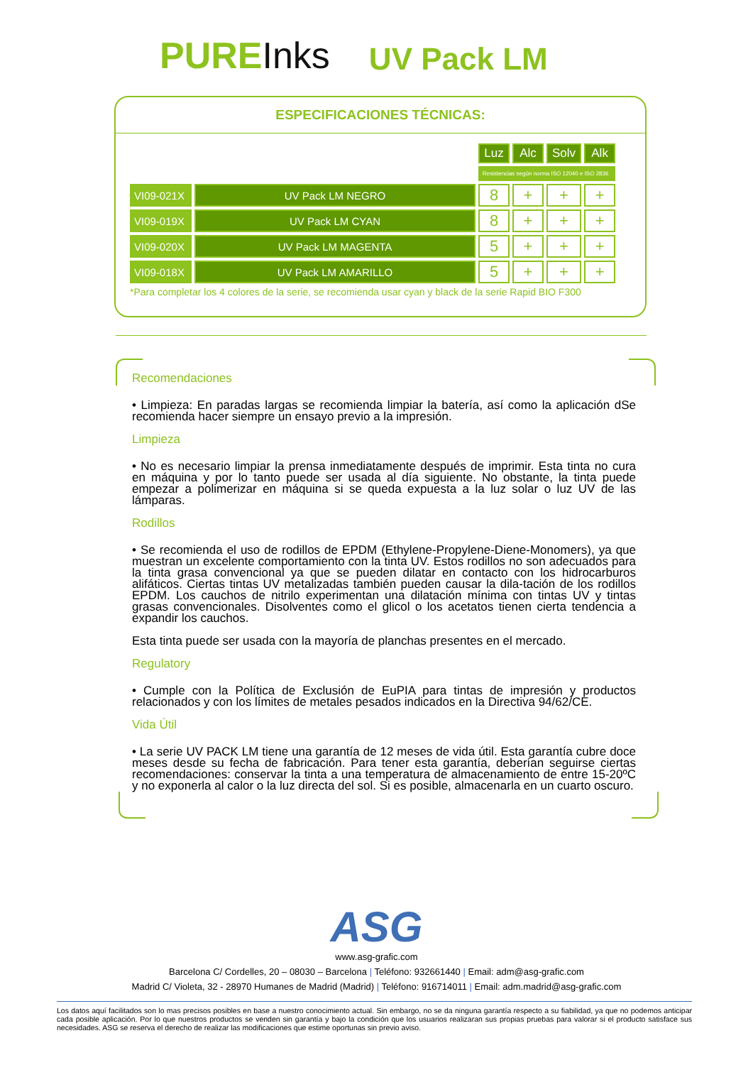PUREInks
UV Pack LM
ESPECIFICACIONES TÉCNICAS:
| | | Luz | Alc | Solv | Alk |
| | | Resistencias según norma ISO 12040 e ISO 2836 | | | |
| VI09-021X | UV Pack LM NEGRO | 8 | + | + | + |
| VI09-019X | UV Pack LM CYAN | 8 | + | + | + |
| VI09-020X | UV Pack LM MAGENTA | 5 | + | + | + |
| VI09-018X | UV Pack LM AMARILLO | 5 | + | + | + |
*Para completar los 4 colores de la serie, se recomienda usar cyan y black de la serie Rapid BIO F300
Recomendaciones
• Limpieza: En paradas largas se recomienda limpiar la batería, así como la aplicación dSe recomienda hacer siempre un ensayo previo a la impresión.
Limpieza
• No es necesario limpiar la prensa inmediatamente después de imprimir. Esta tinta no cura en máquina y por lo tanto puede ser usada al día siguiente. No obstante, la tinta puede empezar a polimerizar en máquina si se queda expuesta a la luz solar o luz UV de las lámparas.
Rodillos
• Se recomienda el uso de rodillos de EPDM (Ethylene-Propylene-Diene-Monomers), ya que muestran un excelente comportamiento con la tinta UV. Estos rodillos no son adecuados para la tinta grasa convencional ya que se pueden dilatar en contacto con los hidrocarburos alifáticos. Ciertas tintas UV metalizadas también pueden causar la dila-tación de los rodillos EPDM. Los cauchos de nitrilo experimentan una dilatación mínima con tintas UV y tintas grasas convencionales. Disolventes como el glicol o los acetatos tienen cierta tendencia a expandir los cauchos.
Esta tinta puede ser usada con la mayoría de planchas presentes en el mercado.
Regulatory
• Cumple con la Política de Exclusión de EuPIA para tintas de impresión y productos relacionados y con los límites de metales pesados indicados en la Directiva 94/62/CE.
Vida Útil
• La serie UV PACK LM tiene una garantía de 12 meses de vida útil. Esta garantía cubre doce meses desde su fecha de fabricación. Para tener esta garantía, deberían seguirse ciertas recomendaciones: conservar la tinta a una temperatura de almacenamiento de entre 15-20ºC y no exponerla al calor o la luz directa del sol. Si es posible, almacenarla en un cuarto oscuro.
ASG
www.asg-grafic.com
Barcelona C/ Cordelles, 20 – 08030 – Barcelona | Teléfono: 932661440 | Email: adm@asg-grafic.com
Madrid C/ Violeta, 32 - 28970 Humanes de Madrid (Madrid) | Teléfono: 916714011 | Email: adm.madrid@asg-grafic.com
Los datos aquí facilitados son lo mas precisos posibles en base a nuestro conocimiento actual. Sin embargo, no se da ninguna garantía respecto a su fiabilidad, ya que no podemos anticipar cada posible aplicación. Por lo que nuestros productos se venden sin garantía y bajo la condición que los usuarios realizaran sus propias pruebas para valorar si el producto satisface sus necesidades. ASG se reserva el derecho de realizar las modificaciones que estime oportunas sin previo aviso.